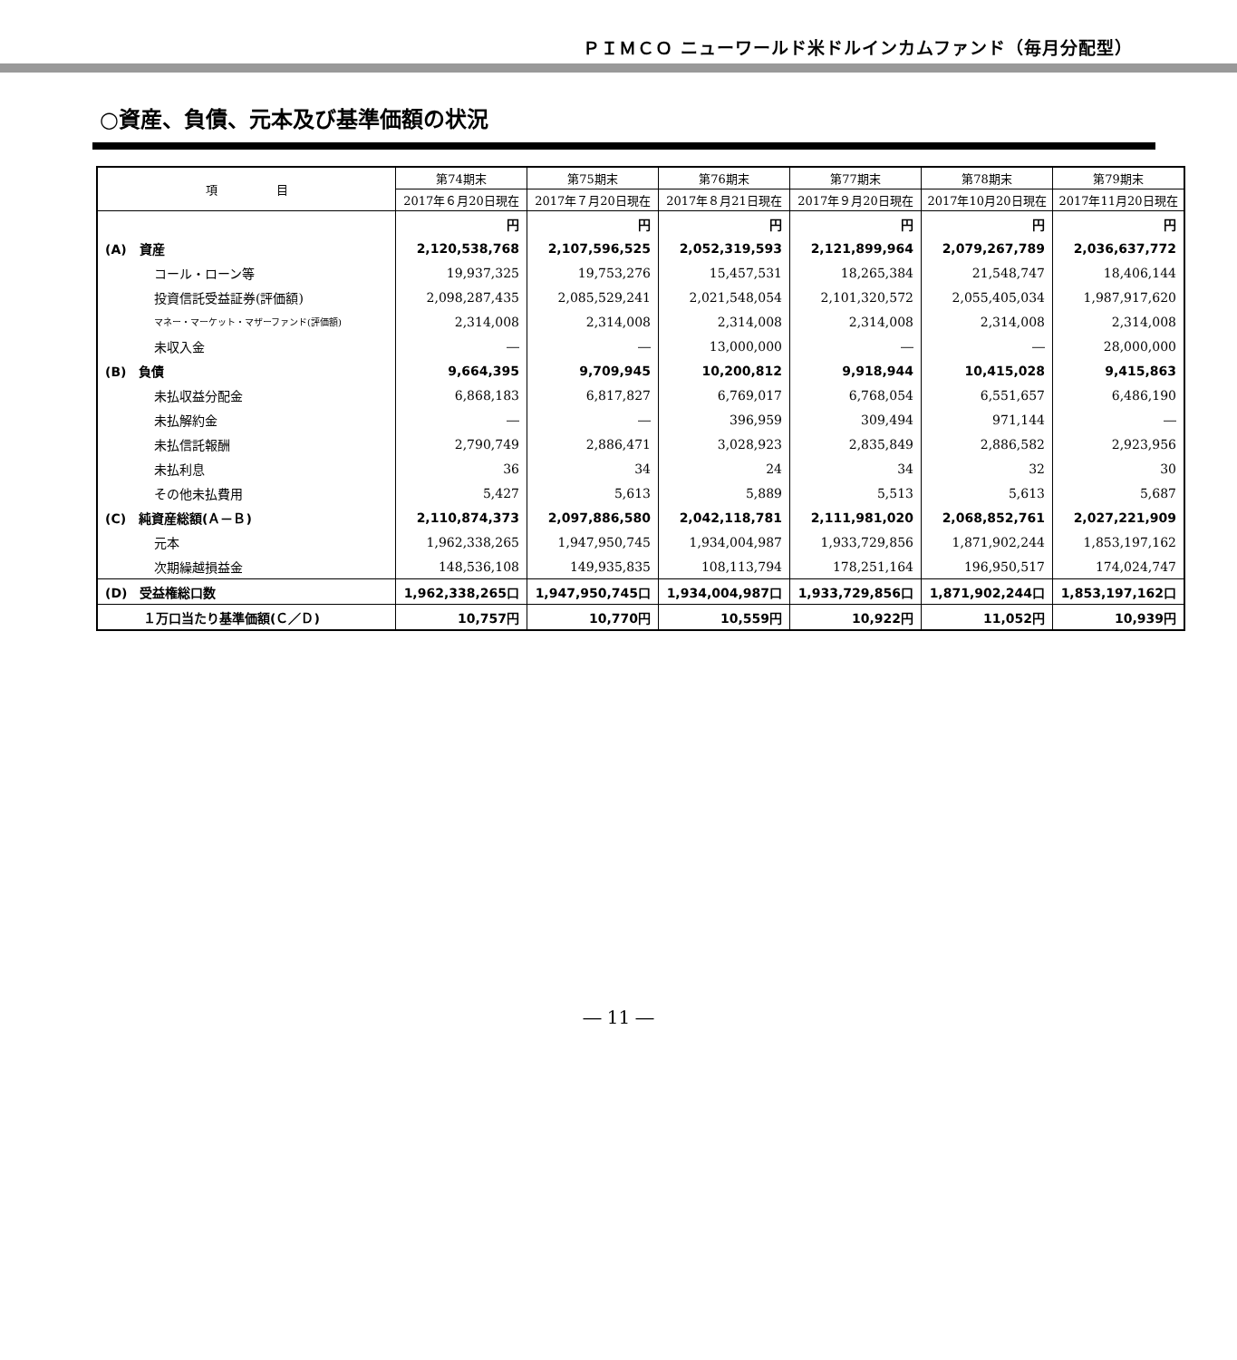ＰＩＭＣＯ ニューワールド米ドルインカムファンド（毎月分配型）
○資産、負債、元本及び基準価額の状況
| 項 目 | 第74期末 | 第75期末 | 第76期末 | 第77期末 | 第78期末 | 第79期末 |
| --- | --- | --- | --- | --- | --- | --- |
| | 2017年６月20日現在 | 2017年７月20日現在 | 2017年８月21日現在 | 2017年９月20日現在 | 2017年10月20日現在 | 2017年11月20日現在 |
| | 円 | 円 | 円 | 円 | 円 | 円 |
| (A) 資産 | 2,120,538,768 | 2,107,596,525 | 2,052,319,593 | 2,121,899,964 | 2,079,267,789 | 2,036,637,772 |
| コール・ローン等 | 19,937,325 | 19,753,276 | 15,457,531 | 18,265,384 | 21,548,747 | 18,406,144 |
| 投資信託受益証券(評価額) | 2,098,287,435 | 2,085,529,241 | 2,021,548,054 | 2,101,320,572 | 2,055,405,034 | 1,987,917,620 |
| マネー・マーケット・マザーファンド(評価額) | 2,314,008 | 2,314,008 | 2,314,008 | 2,314,008 | 2,314,008 | 2,314,008 |
| 未収入金 | ― | ― | 13,000,000 | ― | ― | 28,000,000 |
| (B) 負債 | 9,664,395 | 9,709,945 | 10,200,812 | 9,918,944 | 10,415,028 | 9,415,863 |
| 未払収益分配金 | 6,868,183 | 6,817,827 | 6,769,017 | 6,768,054 | 6,551,657 | 6,486,190 |
| 未払解約金 | ― | ― | 396,959 | 309,494 | 971,144 | ― |
| 未払信託報酬 | 2,790,749 | 2,886,471 | 3,028,923 | 2,835,849 | 2,886,582 | 2,923,956 |
| 未払利息 | 36 | 34 | 24 | 34 | 32 | 30 |
| その他未払費用 | 5,427 | 5,613 | 5,889 | 5,513 | 5,613 | 5,687 |
| (C) 純資産総額(Ａ－Ｂ) | 2,110,874,373 | 2,097,886,580 | 2,042,118,781 | 2,111,981,020 | 2,068,852,761 | 2,027,221,909 |
| 元本 | 1,962,338,265 | 1,947,950,745 | 1,934,004,987 | 1,933,729,856 | 1,871,902,244 | 1,853,197,162 |
| 次期繰越損益金 | 148,536,108 | 149,935,835 | 108,113,794 | 178,251,164 | 196,950,517 | 174,024,747 |
| (D) 受益権総口数 | 1,962,338,265口 | 1,947,950,745口 | 1,934,004,987口 | 1,933,729,856口 | 1,871,902,244口 | 1,853,197,162口 |
| １万口当たり基準価額(Ｃ／Ｄ) | 10,757円 | 10,770円 | 10,559円 | 10,922円 | 11,052円 | 10,939円 |
― 11 ―